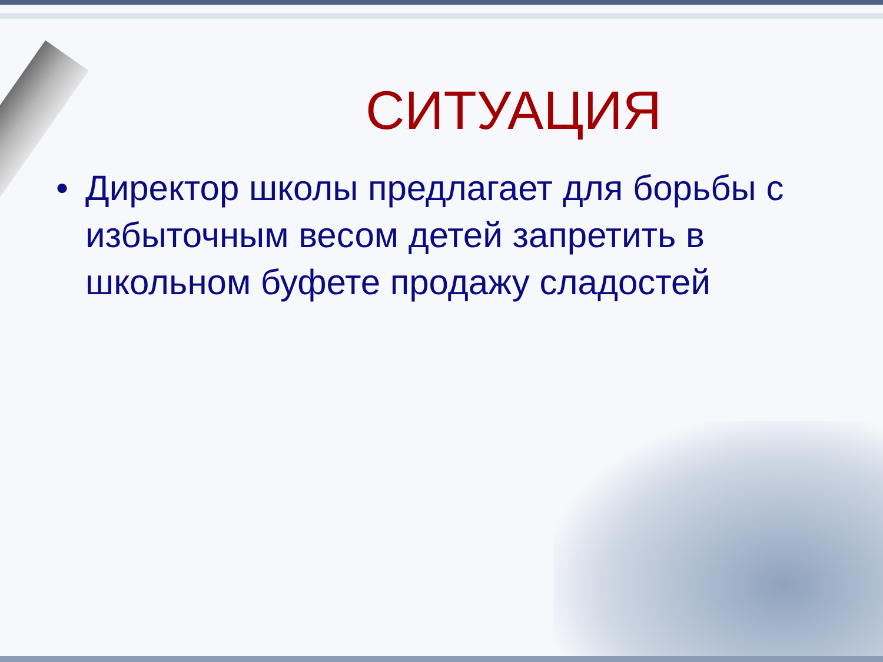СИТУАЦИЯ
• Директор школы предлагает для борьбы с избыточным весом детей запретить в школьном буфете продажу сладостей